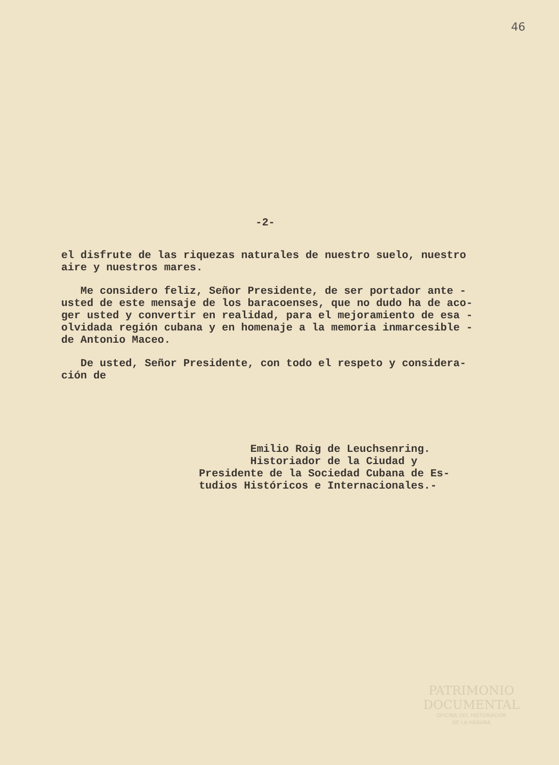46
-2-
el disfrute de las riquezas naturales de nuestro suelo, nuestro
aire y nuestros mares.
Me considero feliz, Señor Presidente, de ser portador ante -
usted de este mensaje de los baracoenses, que no dudo ha de aco-
ger usted y convertir en realidad, para el mejoramiento de esa -
olvidada región cubana y en homenaje a la memoria inmarcesible -
de Antonio Maceo.
De usted, Señor Presidente, con todo el respeto y considera-
ción de
Emilio Roig de Leuchsenring.
Historiador de la Ciudad y
Presidente de la Sociedad Cubana de Es-
tudios Históricos e Internacionales.-
PATRIMONIO
DOCUMENTAL
OFICINA DEL HISTORIADOR
DE LA HABANA